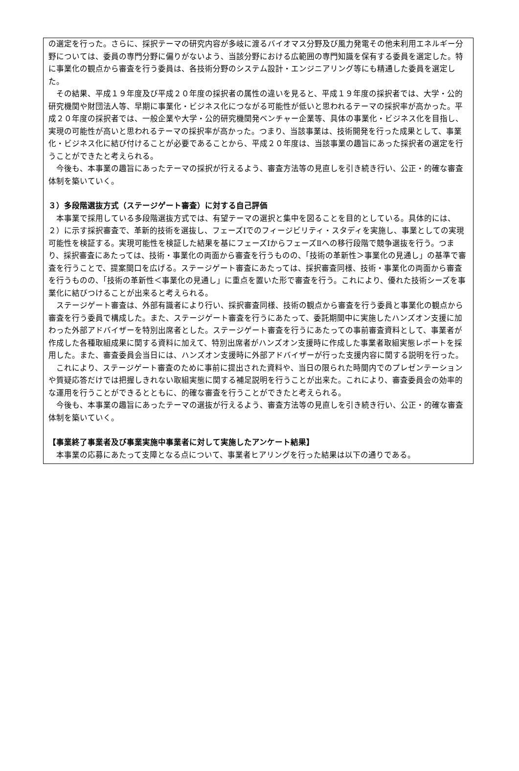の選定を行った。さらに、採択テーマの研究内容が多岐に渡るバイオマス分野及び風力発電その他未利用エネルギー分野については、委員の専門分野に偏りがないよう、当該分野における広範囲の専門知識を保有する委員を選定した。特に事業化の観点から審査を行う委員は、各技術分野のシステム設計・エンジニアリング等にも精通した委員を選定した。
その結果、平成１９年度及び平成２０年度の採択者の属性の違いを見ると、平成１９年度の採択者では、大学・公的研究機関や財団法人等、早期に事業化・ビジネス化につながる可能性が低いと思われるテーマの採択率が高かった。平成２０年度の採択者では、一般企業や大学・公的研究機関発ベンチャー企業等、具体の事業化・ビジネス化を目指し、実現の可能性が高いと思われるテーマの採択率が高かった。つまり、当該事業は、技術開発を行った成果として、事業化・ビジネス化に結び付けることが必要であることから、平成２０年度は、当該事業の趣旨にあった採択者の選定を行うことができたと考えられる。
今後も、本事業の趣旨にあったテーマの採択が行えるよう、審査方法等の見直しを引き続き行い、公正・的確な審査体制を築いていく。
３）多段階選抜方式（ステージゲート審査）に対する自己評価
本事業で採用している多段階選抜方式では、有望テーマの選択と集中を図ることを目的としている。具体的には、２）に示す採択審査で、革新的技術を選抜し、フェーズⅠでのフィージビリティ・スタディを実施し、事業としての実現可能性を検証する。実現可能性を検証した結果を基にフェーズⅠからフェーズⅡへの移行段階で競争選抜を行う。つまり、採択審査にあたっては、技術・事業化の両面から審査を行うものの、「技術の革新性＞事業化の見通し」の基準で審査を行うことで、提案間口を広げる。ステージゲート審査にあたっては、採択審査同様、技術・事業化の両面から審査を行うものの、「技術の革新性＜事業化の見通し」に重点を置いた形で審査を行う。これにより、優れた技術シーズを事業化に結びつけることが出来ると考えられる。
ステージゲート審査は、外部有識者により行い、採択審査同様、技術の観点から審査を行う委員と事業化の観点から審査を行う委員で構成した。また、ステージゲート審査を行うにあたって、委託期間中に実施したハンズオン支援に加わった外部アドバイザーを特別出席者とした。ステージゲート審査を行うにあたっての事前審査資料として、事業者が作成した各種取組成果に関する資料に加えて、特別出席者がハンズオン支援時に作成した事業者取組実態レポートを採用した。また、審査委員会当日には、ハンズオン支援時に外部アドバイザーが行った支援内容に関する説明を行った。
これにより、ステージゲート審査のために事前に提出された資料や、当日の限られた時間内でのプレゼンテーションや質疑応答だけでは把握しきれない取組実態に関する補足説明を行うことが出来た。これにより、審査委員会の効率的な運用を行うことができるとともに、的確な審査を行うことができたと考えられる。
今後も、本事業の趣旨にあったテーマの選抜が行えるよう、審査方法等の見直しを引き続き行い、公正・的確な審査体制を築いていく。
【事業終了事業者及び事業実施中事業者に対して実施したアンケート結果】
本事業の応募にあたって支障となる点について、事業者ヒアリングを行った結果は以下の通りである。